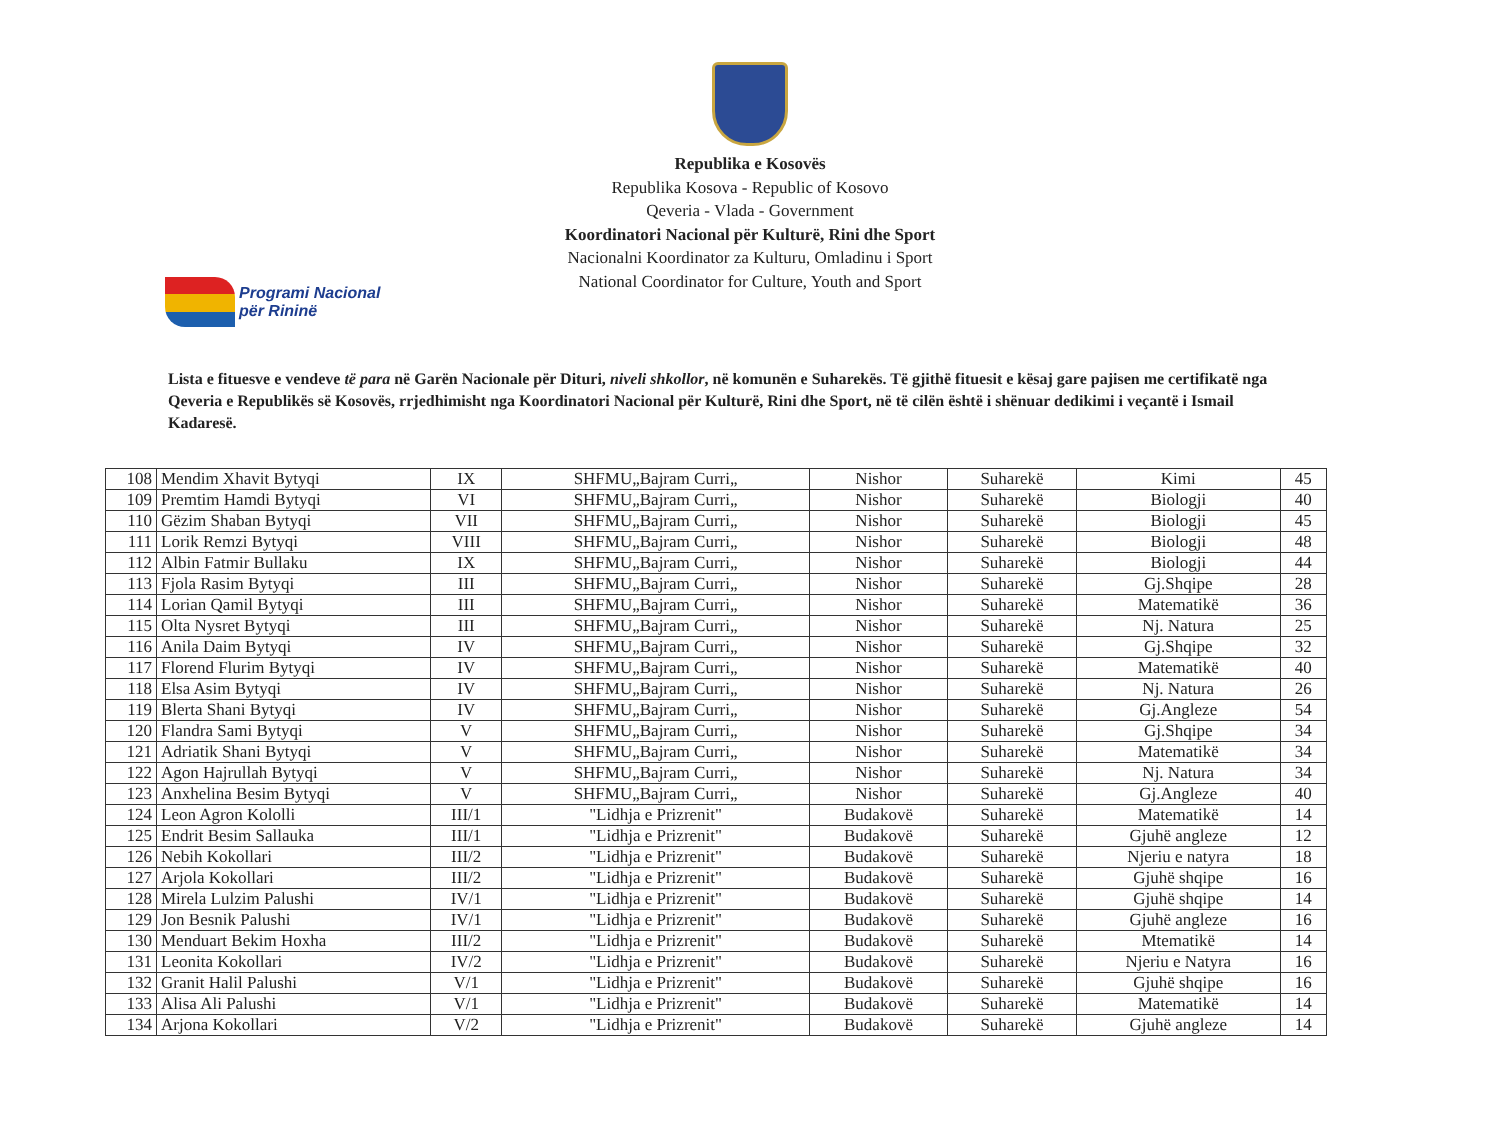Republika e Kosovës
Republika Kosova - Republic of Kosovo
Qeveria - Vlada - Government
Koordinatori Nacional për Kulturë, Rini dhe Sport
Nacionalni Koordinator za Kulturu, Omladinu i Sport
National Coordinator for Culture, Youth and Sport
Programi Nacional
për Rininë
Lista e fituesve e vendeve të para në Garën Nacionale për Dituri, niveli shkollor, në komunën e Suharekës. Të gjithë fituesit e kësaj gare pajisen me certifikatë nga Qeveria e Republikës së Kosovës, rrjedhimisht nga Koordinatori Nacional për Kulturë, Rini dhe Sport, në të cilën është i shënuar dedikimi i veçantë i Ismail Kadaresë.
| 108 | Mendim Xhavit Bytyqi | IX | SHFMU„Bajram Curri„ | Nishor | Suharekë | Kimi | 45 |
| 109 | Premtim Hamdi Bytyqi | VI | SHFMU„Bajram Curri„ | Nishor | Suharekë | Biologji | 40 |
| 110 | Gëzim Shaban Bytyqi | VII | SHFMU„Bajram Curri„ | Nishor | Suharekë | Biologji | 45 |
| 111 | Lorik Remzi Bytyqi | VIII | SHFMU„Bajram Curri„ | Nishor | Suharekë | Biologji | 48 |
| 112 | Albin Fatmir Bullaku | IX | SHFMU„Bajram Curri„ | Nishor | Suharekë | Biologji | 44 |
| 113 | Fjola Rasim Bytyqi | III | SHFMU„Bajram Curri„ | Nishor | Suharekë | Gj.Shqipe | 28 |
| 114 | Lorian Qamil Bytyqi | III | SHFMU„Bajram Curri„ | Nishor | Suharekë | Matematikë | 36 |
| 115 | Olta Nysret Bytyqi | III | SHFMU„Bajram Curri„ | Nishor | Suharekë | Nj. Natura | 25 |
| 116 | Anila Daim Bytyqi | IV | SHFMU„Bajram Curri„ | Nishor | Suharekë | Gj.Shqipe | 32 |
| 117 | Florend Flurim Bytyqi | IV | SHFMU„Bajram Curri„ | Nishor | Suharekë | Matematikë | 40 |
| 118 | Elsa Asim Bytyqi | IV | SHFMU„Bajram Curri„ | Nishor | Suharekë | Nj. Natura | 26 |
| 119 | Blerta Shani Bytyqi | IV | SHFMU„Bajram Curri„ | Nishor | Suharekë | Gj.Angleze | 54 |
| 120 | Flandra Sami Bytyqi | V | SHFMU„Bajram Curri„ | Nishor | Suharekë | Gj.Shqipe | 34 |
| 121 | Adriatik Shani Bytyqi | V | SHFMU„Bajram Curri„ | Nishor | Suharekë | Matematikë | 34 |
| 122 | Agon Hajrullah Bytyqi | V | SHFMU„Bajram Curri„ | Nishor | Suharekë | Nj. Natura | 34 |
| 123 | Anxhelina Besim Bytyqi | V | SHFMU„Bajram Curri„ | Nishor | Suharekë | Gj.Angleze | 40 |
| 124 | Leon Agron Kololli | III/1 | "Lidhja e Prizrenit" | Budakovë | Suharekë | Matematikë | 14 |
| 125 | Endrit Besim Sallauka | III/1 | "Lidhja e Prizrenit" | Budakovë | Suharekë | Gjuhë angleze | 12 |
| 126 | Nebih Kokollari | III/2 | "Lidhja e Prizrenit" | Budakovë | Suharekë | Njeriu e natyra | 18 |
| 127 | Arjola Kokollari | III/2 | "Lidhja e Prizrenit" | Budakovë | Suharekë | Gjuhë shqipe | 16 |
| 128 | Mirela Lulzim Palushi | IV/1 | "Lidhja e Prizrenit" | Budakovë | Suharekë | Gjuhë shqipe | 14 |
| 129 | Jon Besnik Palushi | IV/1 | "Lidhja e Prizrenit" | Budakovë | Suharekë | Gjuhë angleze | 16 |
| 130 | Menduart Bekim Hoxha | III/2 | "Lidhja e Prizrenit" | Budakovë | Suharekë | Mtematikë | 14 |
| 131 | Leonita Kokollari | IV/2 | "Lidhja e Prizrenit" | Budakovë | Suharekë | Njeriu e Natyra | 16 |
| 132 | Granit Halil Palushi | V/1 | "Lidhja e Prizrenit" | Budakovë | Suharekë | Gjuhë shqipe | 16 |
| 133 | Alisa Ali Palushi | V/1 | "Lidhja e Prizrenit" | Budakovë | Suharekë | Matematikë | 14 |
| 134 | Arjona Kokollari | V/2 | "Lidhja e Prizrenit" | Budakovë | Suharekë | Gjuhë angleze | 14 |